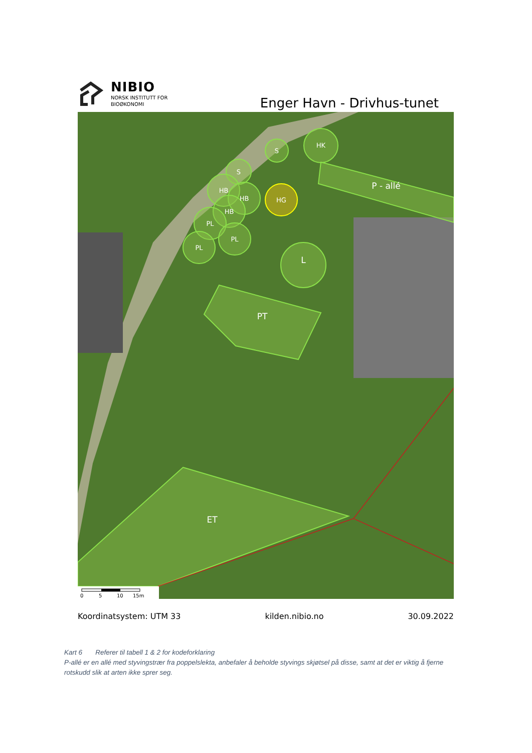NIBIO
NORSK INSTITUTT FOR
BIOØKONOMI
Enger Havn - Drivhus-tunet
S
HK
S
HB
HB
HB
PL
PL
PL
HG
L
PT
P - allé
ET
0
5
10
15m
Koordinatsystem: UTM 33 kilden.nibio.no 30.09.2022
Kart 6 Referer til tabell 1 & 2 for kodeforklaring
P-allé er en allé med styvingstrær fra poppelslekta, anbefaler å beholde styvings skjøtsel på disse, samt at det er viktig å fjerne rotskudd slik at arten ikke sprer seg.